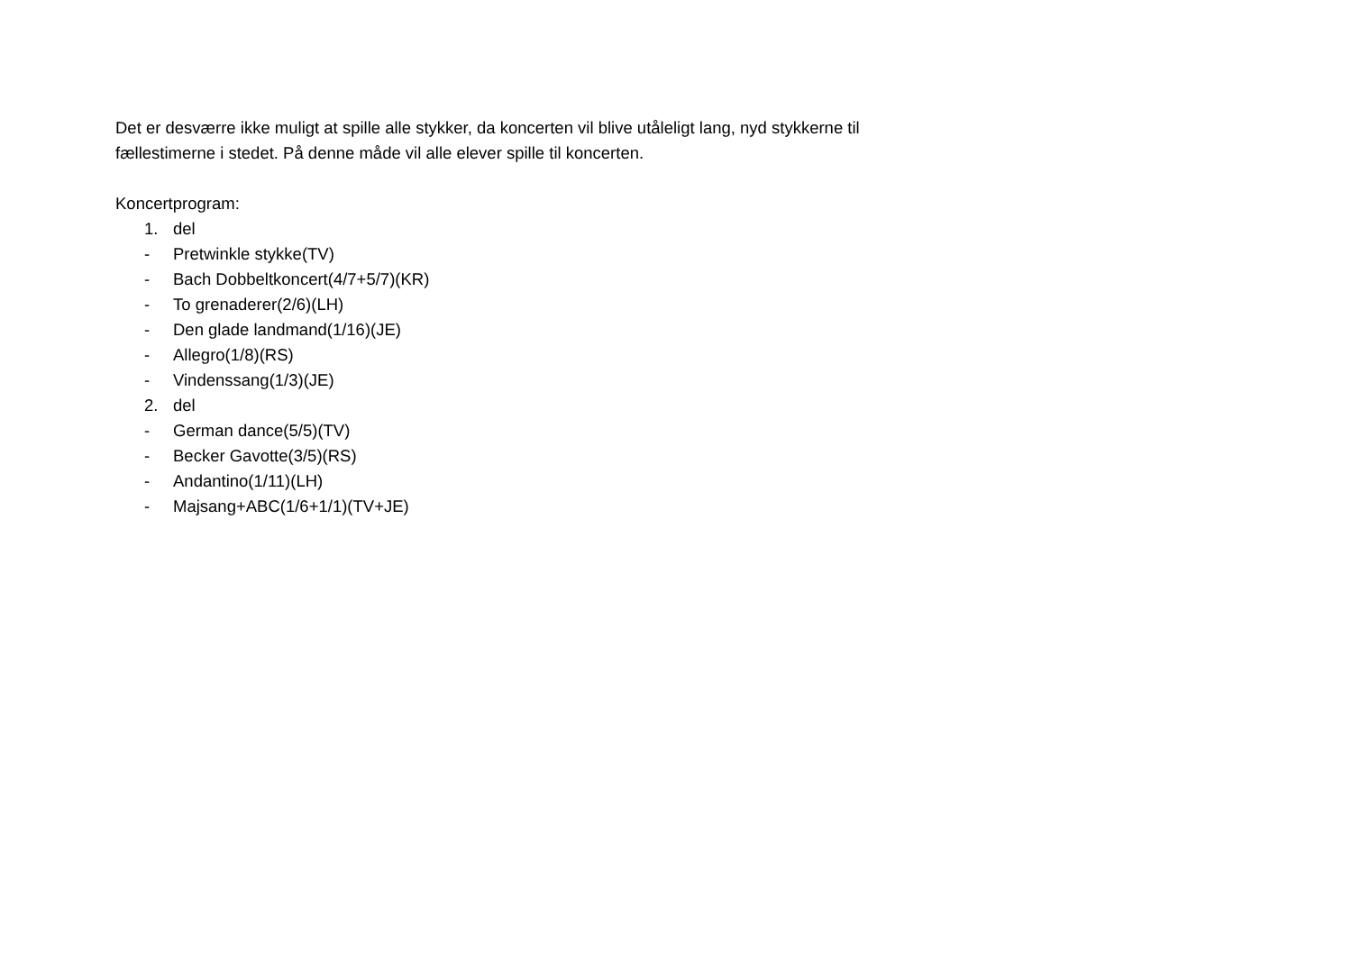Det er desværre ikke muligt at spille alle stykker, da koncerten vil blive utåleligt lang, nyd stykkerne til fællestimerne i stedet. På denne måde vil alle elever spille til koncerten.
Koncertprogram:
1. del
- Pretwinkle stykke(TV)
- Bach Dobbeltkoncert(4/7+5/7)(KR)
- To grenaderer(2/6)(LH)
- Den glade landmand(1/16)(JE)
- Allegro(1/8)(RS)
- Vindenssang(1/3)(JE)
2. del
- German dance(5/5)(TV)
- Becker Gavotte(3/5)(RS)
- Andantino(1/11)(LH)
- Majsang+ABC(1/6+1/1)(TV+JE)